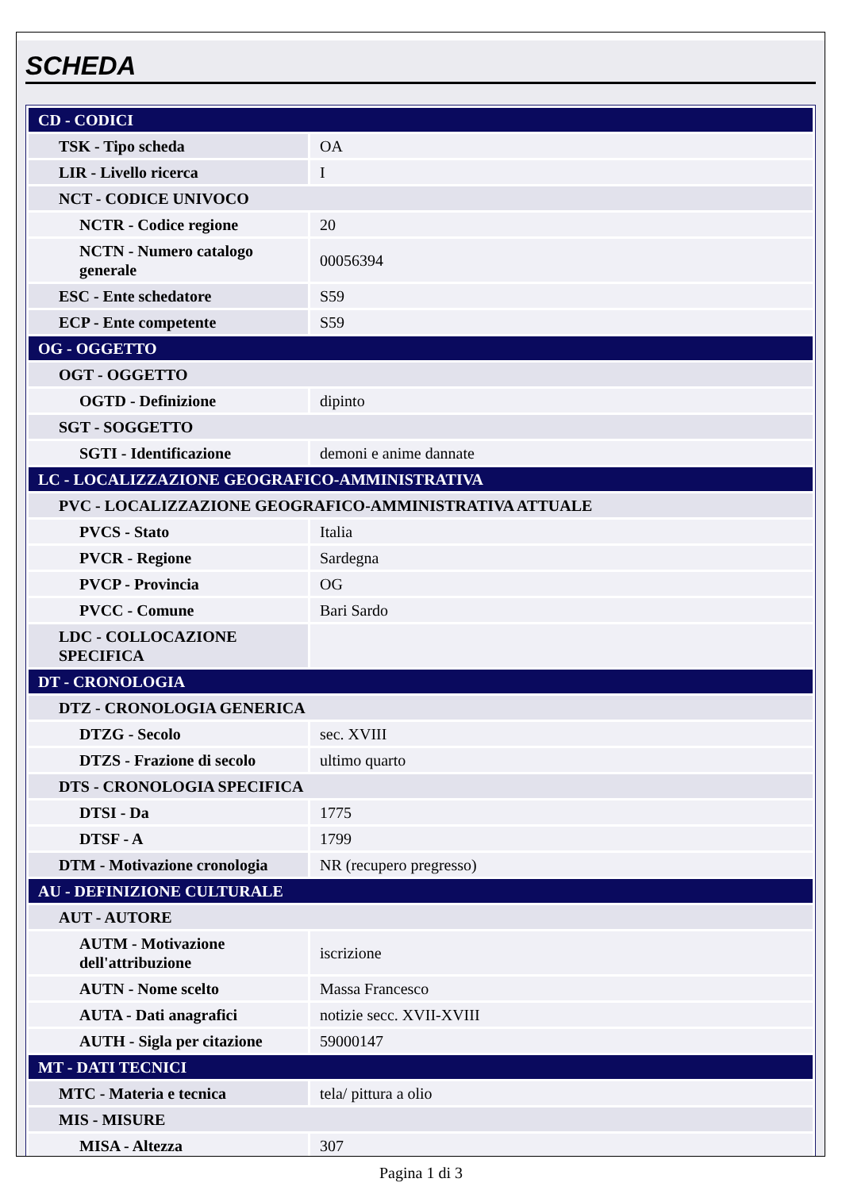SCHEDA
| CD - CODICI | |
| TSK - Tipo scheda | OA |
| LIR - Livello ricerca | I |
| NCT - CODICE UNIVOCO | |
| NCTR - Codice regione | 20 |
| NCTN - Numero catalogo generale | 00056394 |
| ESC - Ente schedatore | S59 |
| ECP - Ente competente | S59 |
| OG - OGGETTO | |
| OGT - OGGETTO | |
| OGTD - Definizione | dipinto |
| SGT - SOGGETTO | |
| SGTI - Identificazione | demoni e anime dannate |
| LC - LOCALIZZAZIONE GEOGRAFICO-AMMINISTRATIVA | |
| PVC - LOCALIZZAZIONE GEOGRAFICO-AMMINISTRATIVA ATTUALE | |
| PVCS - Stato | Italia |
| PVCR - Regione | Sardegna |
| PVCP - Provincia | OG |
| PVCC - Comune | Bari Sardo |
| LDC - COLLOCAZIONE SPECIFICA | |
| DT - CRONOLOGIA | |
| DTZ - CRONOLOGIA GENERICA | |
| DTZG - Secolo | sec. XVIII |
| DTZS - Frazione di secolo | ultimo quarto |
| DTS - CRONOLOGIA SPECIFICA | |
| DTSI - Da | 1775 |
| DTSF - A | 1799 |
| DTM - Motivazione cronologia | NR (recupero pregresso) |
| AU - DEFINIZIONE CULTURALE | |
| AUT - AUTORE | |
| AUTM - Motivazione dell'attribuzione | iscrizione |
| AUTN - Nome scelto | Massa Francesco |
| AUTA - Dati anagrafici | notizie secc. XVII-XVIII |
| AUTH - Sigla per citazione | 59000147 |
| MT - DATI TECNICI | |
| MTC - Materia e tecnica | tela/ pittura a olio |
| MIS - MISURE | |
| MISA - Altezza | 307 |
Pagina 1 di 3